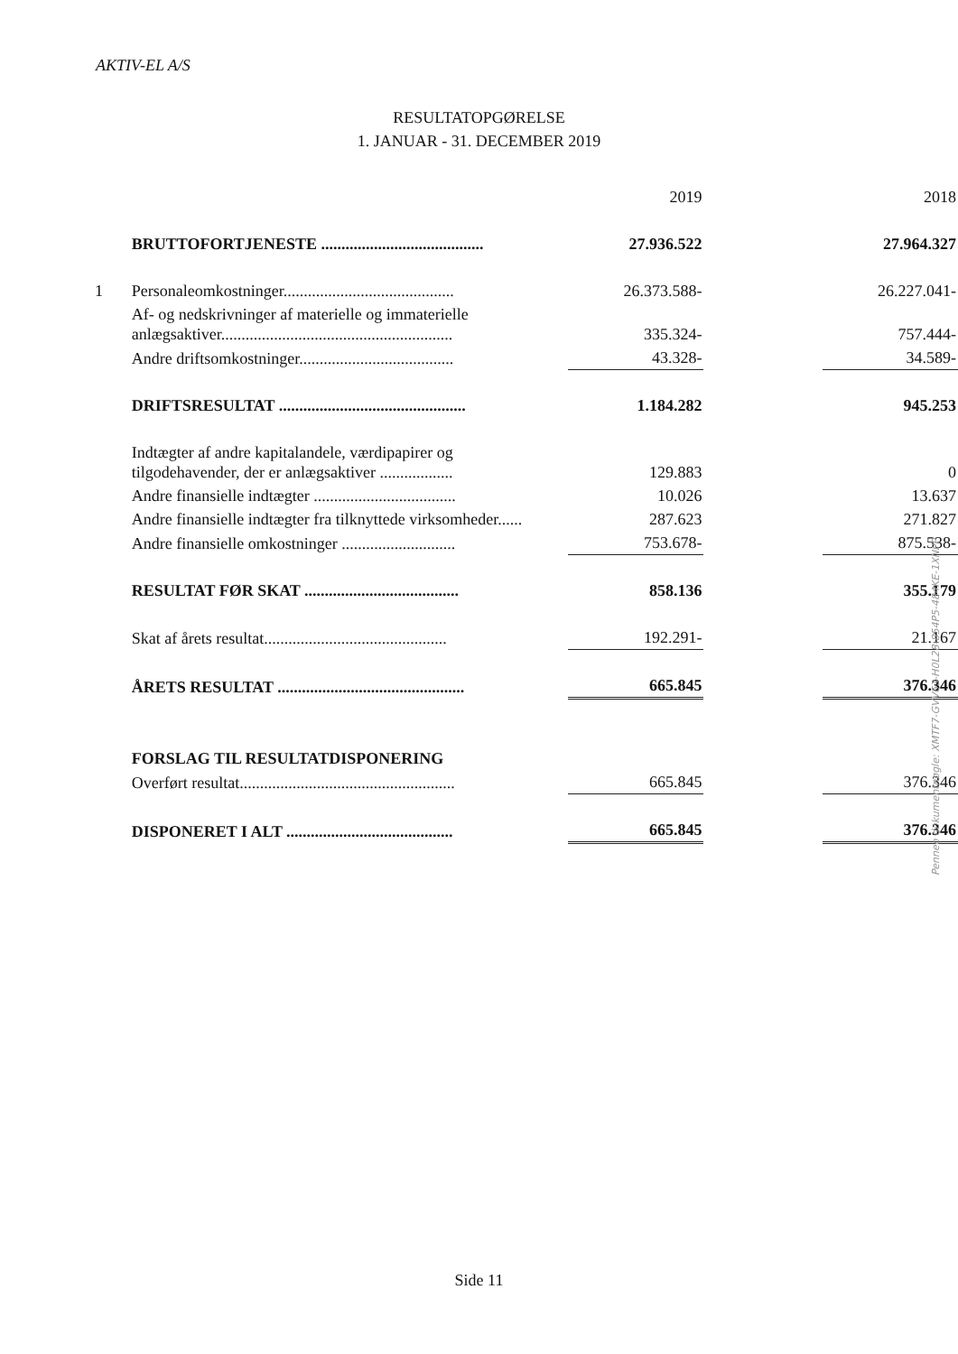AKTIV-EL A/S
RESULTATOPGØRELSE
1. JANUAR - 31. DECEMBER 2019
| | | 2019 | | 2018 |
| | BRUTTOFORTJENESTE ........................................ | 27.936.522 | | 27.964.327 |
| 1 | Personaleomkostninger.......................................... | 26.373.588- | | 26.227.041- |
| | Af- og nedskrivninger af materielle og immaterielle anlægsaktiver......................................................... | 335.324- | | 757.444- |
| | Andre driftsomkostninger...................................... | 43.328- | | 34.589- |
| | DRIFTSRESULTAT .............................................. | 1.184.282 | | 945.253 |
| | Indtægter af andre kapitalandele, værdipapirer og tilgodehavender, der er anlægsaktiver .................. | 129.883 | | 0 |
| | Andre finansielle indtægter ................................... | 10.026 | | 13.637 |
| | Andre finansielle indtægter fra tilknyttede virksomheder...... | 287.623 | | 271.827 |
| | Andre finansielle omkostninger ............................ | 753.678- | | 875.538- |
| | RESULTAT FØR SKAT ...................................... | 858.136 | | 355.179 |
| | Skat af årets resultat............................................. | 192.291- | | 21.167 |
| | ÅRETS RESULTAT .............................................. | 665.845 | | 376.346 |
| | FORSLAG TIL RESULTATDISPONERING | | | |
| | Overført resultat..................................................... | 665.845 | | 376.346 |
| | DISPONERET I ALT ......................................... | 665.845 | | 376.346 |
Penneo dokumentnøgle: XMTF7-GVV63-H0L28-854P5-484KE-1XNPP
Side 11